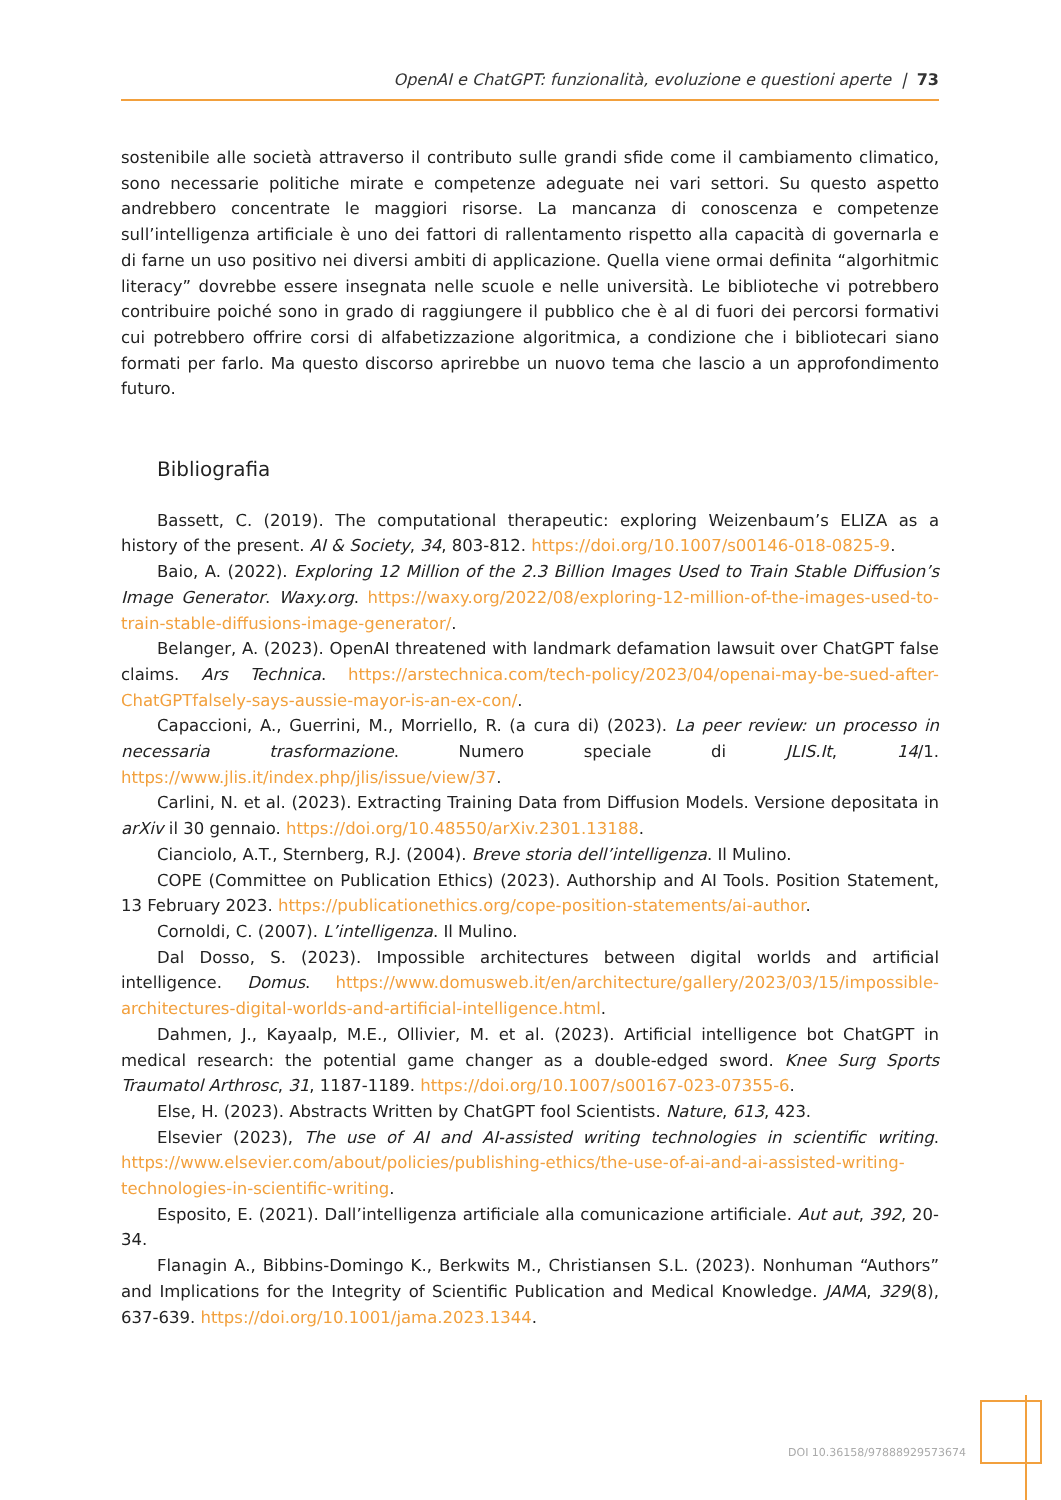OpenAI e ChatGPT: funzionalità, evoluzione e questioni aperte | 73
sostenibile alle società attraverso il contributo sulle grandi sfide come il cambiamento climatico, sono necessarie politiche mirate e competenze adeguate nei vari settori. Su questo aspetto andrebbero concentrate le maggiori risorse. La mancanza di conoscenza e competenze sull’intelligenza artificiale è uno dei fattori di rallentamento rispetto alla capacità di governarla e di farne un uso positivo nei diversi ambiti di applicazione. Quella viene ormai definita “algorhitmic literacy” dovrebbe essere insegnata nelle scuole e nelle università. Le biblioteche vi potrebbero contribuire poiché sono in grado di raggiungere il pubblico che è al di fuori dei percorsi formativi cui potrebbero offrire corsi di alfabetizzazione algoritmica, a condizione che i bibliotecari siano formati per farlo. Ma questo discorso aprirebbe un nuovo tema che lascio a un approfondimento futuro.
Bibliografia
Bassett, C. (2019). The computational therapeutic: exploring Weizenbaum’s ELIZA as a history of the present. AI & Society, 34, 803-812. https://doi.org/10.1007/s00146-018-0825-9.
Baio, A. (2022). Exploring 12 Million of the 2.3 Billion Images Used to Train Stable Diffusion’s Image Generator. Waxy.org. https://waxy.org/2022/08/exploring-12-million-of-the-images-used-to-train-stable-diffusions-image-generator/.
Belanger, A. (2023). OpenAI threatened with landmark defamation lawsuit over ChatGPT false claims. Ars Technica. https://arstechnica.com/tech-policy/2023/04/openai-may-be-sued-after-ChatGPTfalsely-says-aussie-mayor-is-an-ex-con/.
Capaccioni, A., Guerrini, M., Morriello, R. (a cura di) (2023). La peer review: un processo in necessaria trasformazione. Numero speciale di JLIS.It, 14/1. https://www.jlis.it/index.php/jlis/issue/view/37.
Carlini, N. et al. (2023). Extracting Training Data from Diffusion Models. Versione depositata in arXiv il 30 gennaio. https://doi.org/10.48550/arXiv.2301.13188.
Cianciolo, A.T., Sternberg, R.J. (2004). Breve storia dell’intelligenza. Il Mulino.
COPE (Committee on Publication Ethics) (2023). Authorship and AI Tools. Position Statement, 13 February 2023. https://publicationethics.org/cope-position-statements/ai-author.
Cornoldi, C. (2007). L’intelligenza. Il Mulino.
Dal Dosso, S. (2023). Impossible architectures between digital worlds and artificial intelligence. Domus. https://www.domusweb.it/en/architecture/gallery/2023/03/15/impossible-architectures-digital-worlds-and-artificial-intelligence.html.
Dahmen, J., Kayaalp, M.E., Ollivier, M. et al. (2023). Artificial intelligence bot ChatGPT in medical research: the potential game changer as a double-edged sword. Knee Surg Sports Traumatol Arthrosc, 31, 1187-1189. https://doi.org/10.1007/s00167-023-07355-6.
Else, H. (2023). Abstracts Written by ChatGPT fool Scientists. Nature, 613, 423.
Elsevier (2023), The use of AI and AI-assisted writing technologies in scientific writing. https://www.elsevier.com/about/policies/publishing-ethics/the-use-of-ai-and-ai-assisted-writing-technologies-in-scientific-writing.
Esposito, E. (2021). Dall’intelligenza artificiale alla comunicazione artificiale. Aut aut, 392, 20-34.
Flanagin A., Bibbins-Domingo K., Berkwits M., Christiansen S.L. (2023). Nonhuman “Authors” and Implications for the Integrity of Scientific Publication and Medical Knowledge. JAMA, 329(8), 637-639. https://doi.org/10.1001/jama.2023.1344.
DOI 10.36158/97888929573674